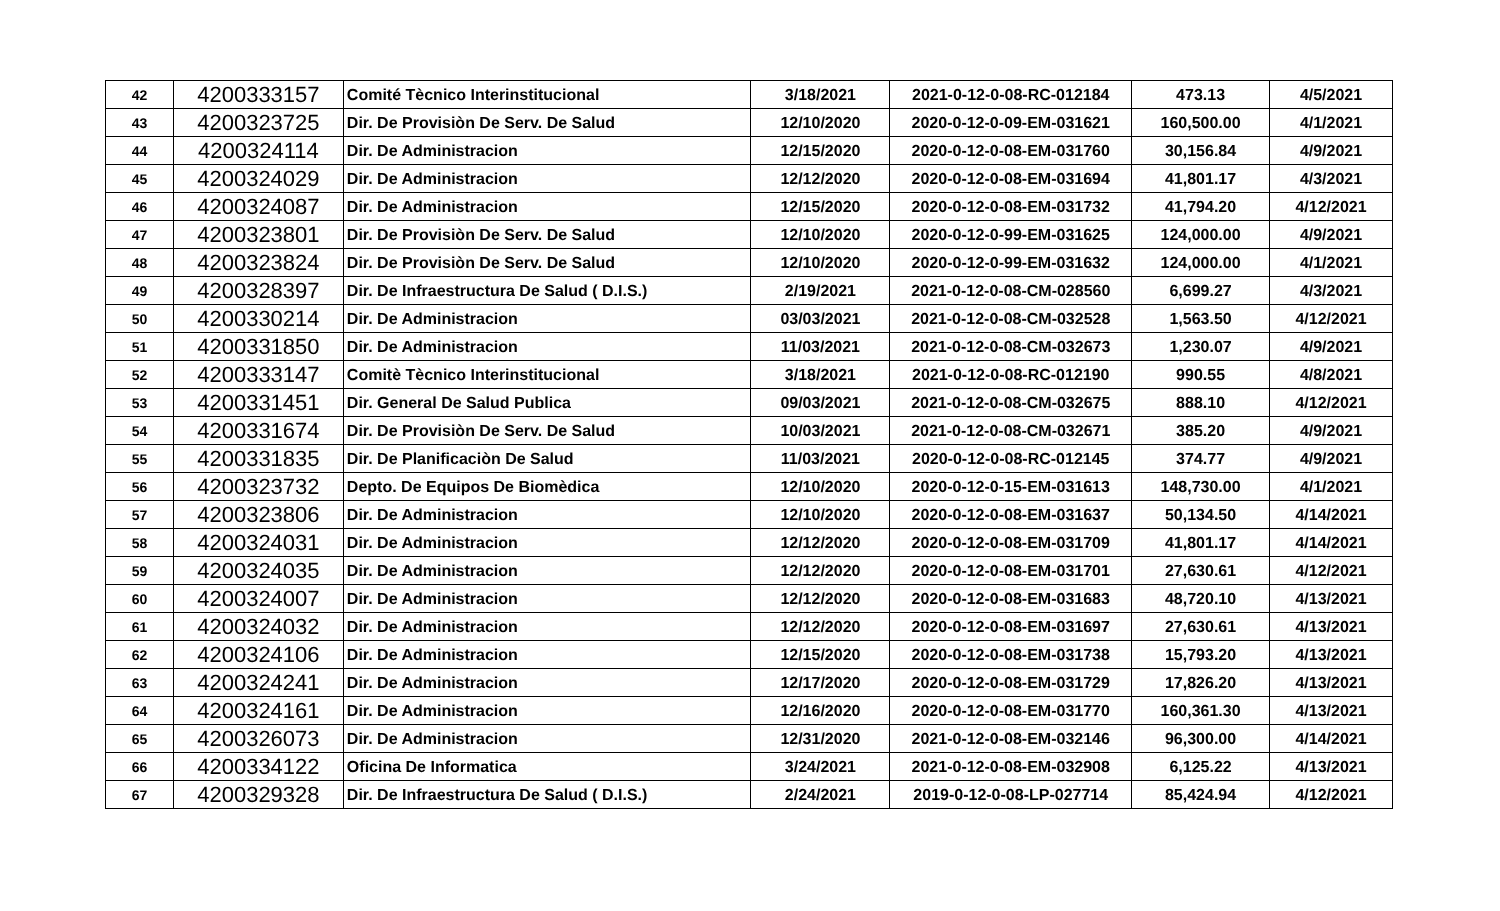| 42 | 4200333157 | Comité Tècnico Interinstitucional | 3/18/2021 | 2021-0-12-0-08-RC-012184 | 473.13 | 4/5/2021 |
| 43 | 4200323725 | Dir. De Provisiòn De Serv. De Salud | 12/10/2020 | 2020-0-12-0-09-EM-031621 | 160,500.00 | 4/1/2021 |
| 44 | 4200324114 | Dir. De Administracion | 12/15/2020 | 2020-0-12-0-08-EM-031760 | 30,156.84 | 4/9/2021 |
| 45 | 4200324029 | Dir. De Administracion | 12/12/2020 | 2020-0-12-0-08-EM-031694 | 41,801.17 | 4/3/2021 |
| 46 | 4200324087 | Dir. De Administracion | 12/15/2020 | 2020-0-12-0-08-EM-031732 | 41,794.20 | 4/12/2021 |
| 47 | 4200323801 | Dir. De Provisiòn De Serv. De Salud | 12/10/2020 | 2020-0-12-0-99-EM-031625 | 124,000.00 | 4/9/2021 |
| 48 | 4200323824 | Dir. De Provisiòn De Serv. De Salud | 12/10/2020 | 2020-0-12-0-99-EM-031632 | 124,000.00 | 4/1/2021 |
| 49 | 4200328397 | Dir. De Infraestructura De Salud ( D.I.S.) | 2/19/2021 | 2021-0-12-0-08-CM-028560 | 6,699.27 | 4/3/2021 |
| 50 | 4200330214 | Dir. De Administracion | 03/03/2021 | 2021-0-12-0-08-CM-032528 | 1,563.50 | 4/12/2021 |
| 51 | 4200331850 | Dir. De Administracion | 11/03/2021 | 2021-0-12-0-08-CM-032673 | 1,230.07 | 4/9/2021 |
| 52 | 4200333147 | Comitè Tècnico Interinstitucional | 3/18/2021 | 2021-0-12-0-08-RC-012190 | 990.55 | 4/8/2021 |
| 53 | 4200331451 | Dir. General De Salud Publica | 09/03/2021 | 2021-0-12-0-08-CM-032675 | 888.10 | 4/12/2021 |
| 54 | 4200331674 | Dir. De Provisiòn De Serv. De Salud | 10/03/2021 | 2021-0-12-0-08-CM-032671 | 385.20 | 4/9/2021 |
| 55 | 4200331835 | Dir. De Planificaciòn De Salud | 11/03/2021 | 2020-0-12-0-08-RC-012145 | 374.77 | 4/9/2021 |
| 56 | 4200323732 | Depto. De Equipos De Biomèdica | 12/10/2020 | 2020-0-12-0-15-EM-031613 | 148,730.00 | 4/1/2021 |
| 57 | 4200323806 | Dir. De Administracion | 12/10/2020 | 2020-0-12-0-08-EM-031637 | 50,134.50 | 4/14/2021 |
| 58 | 4200324031 | Dir. De Administracion | 12/12/2020 | 2020-0-12-0-08-EM-031709 | 41,801.17 | 4/14/2021 |
| 59 | 4200324035 | Dir. De Administracion | 12/12/2020 | 2020-0-12-0-08-EM-031701 | 27,630.61 | 4/12/2021 |
| 60 | 4200324007 | Dir. De Administracion | 12/12/2020 | 2020-0-12-0-08-EM-031683 | 48,720.10 | 4/13/2021 |
| 61 | 4200324032 | Dir. De Administracion | 12/12/2020 | 2020-0-12-0-08-EM-031697 | 27,630.61 | 4/13/2021 |
| 62 | 4200324106 | Dir. De Administracion | 12/15/2020 | 2020-0-12-0-08-EM-031738 | 15,793.20 | 4/13/2021 |
| 63 | 4200324241 | Dir. De Administracion | 12/17/2020 | 2020-0-12-0-08-EM-031729 | 17,826.20 | 4/13/2021 |
| 64 | 4200324161 | Dir. De Administracion | 12/16/2020 | 2020-0-12-0-08-EM-031770 | 160,361.30 | 4/13/2021 |
| 65 | 4200326073 | Dir. De Administracion | 12/31/2020 | 2021-0-12-0-08-EM-032146 | 96,300.00 | 4/14/2021 |
| 66 | 4200334122 | Oficina De Informatica | 3/24/2021 | 2021-0-12-0-08-EM-032908 | 6,125.22 | 4/13/2021 |
| 67 | 4200329328 | Dir. De Infraestructura De Salud ( D.I.S.) | 2/24/2021 | 2019-0-12-0-08-LP-027714 | 85,424.94 | 4/12/2021 |